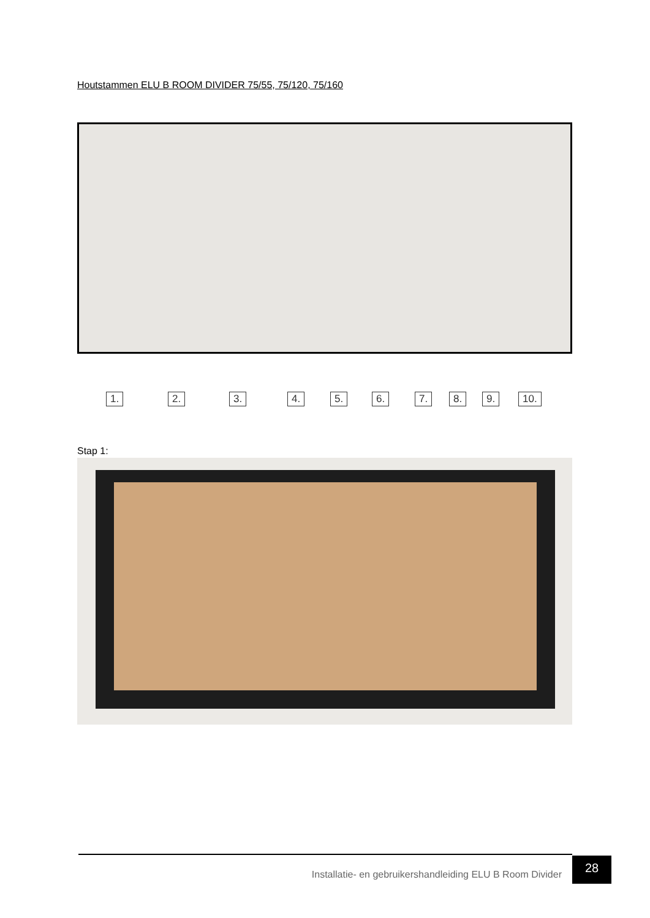Houtstammen ELU B ROOM DIVIDER 75/55, 75/120, 75/160
1. 2. 3. 4. 5. 6. 7. 8. 9. 10.
Stap 1:
Installatie- en gebruikershandleiding ELU B Room Divider
28